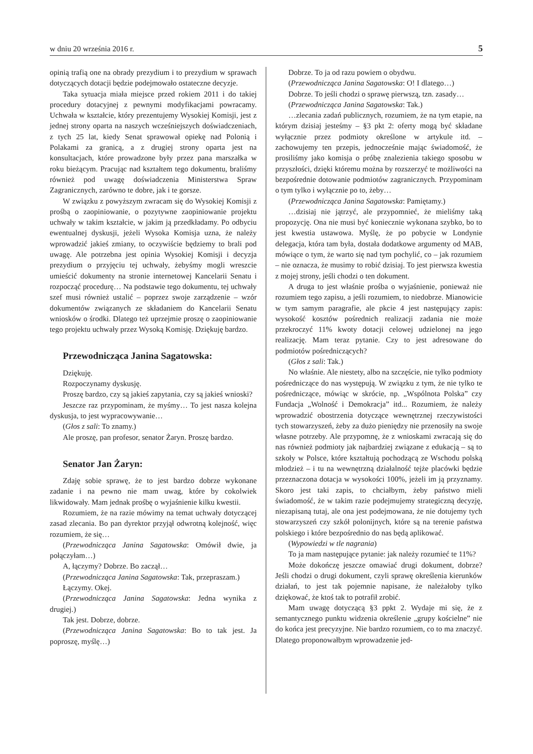w dniu 20 września 2016 r. 5
opinią trafią one na obrady prezydium i to prezydium w sprawach dotyczących dotacji będzie podejmowało ostateczne decyzje.
Taka sytuacja miała miejsce przed rokiem 2011 i do takiej procedury dotacyjnej z pewnymi modyfikacjami powracamy. Uchwała w kształcie, który prezentujemy Wysokiej Komisji, jest z jednej strony oparta na naszych wcześniejszych doświadczeniach, z tych 25 lat, kiedy Senat sprawował opiekę nad Polonią i Polakami za granicą, a z drugiej strony oparta jest na konsultacjach, które prowadzone były przez pana marszałka w roku bieżącym. Pracując nad kształtem tego dokumentu, braliśmy również pod uwagę doświadczenia Ministerstwa Spraw Zagranicznych, zarówno te dobre, jak i te gorsze.
W związku z powyższym zwracam się do Wysokiej Komisji z prośbą o zaopiniowanie, o pozytywne zaopiniowanie projektu uchwały w takim kształcie, w jakim ją przedkładamy. Po odbyciu ewentualnej dyskusji, jeżeli Wysoka Komisja uzna, że należy wprowadzić jakieś zmiany, to oczywiście będziemy to brali pod uwagę. Ale potrzebna jest opinia Wysokiej Komisji i decyzja prezydium o przyjęciu tej uchwały, żebyśmy mogli wreszcie umieścić dokumenty na stronie internetowej Kancelarii Senatu i rozpocząć procedurę… Na podstawie tego dokumentu, tej uchwały szef musi również ustalić – poprzez swoje zarządzenie – wzór dokumentów związanych ze składaniem do Kancelarii Senatu wniosków o środki. Dlatego też uprzejmie proszę o zaopiniowanie tego projektu uchwały przez Wysoką Komisję. Dziękuję bardzo.
Przewodnicząca Janina Sagatowska:
Dziękuję.
Rozpoczynamy dyskusję.
Proszę bardzo, czy są jakieś zapytania, czy są jakieś wnioski?
Jeszcze raz przypominam, że myśmy… To jest nasza kolejna dyskusja, to jest wypracowywanie…
(Głos z sali: To znamy.)
Ale proszę, pan profesor, senator Żaryn. Proszę bardzo.
Senator Jan Żaryn:
Zdaję sobie sprawę, że to jest bardzo dobrze wykonane zadanie i na pewno nie mam uwag, które by cokolwiek likwidowały. Mam jednak prośbę o wyjaśnienie kilku kwestii.
Rozumiem, że na razie mówimy na temat uchwały dotyczącej zasad zlecania. Bo pan dyrektor przyjął odwrotną kolejność, więc rozumiem, że się…
(Przewodnicząca Janina Sagatowska: Omówił dwie, ja połączyłam…)
A, łączymy? Dobrze. Bo zaczął…
(Przewodnicząca Janina Sagatowska: Tak, przepraszam.)
Łączymy. Okej.
(Przewodnicząca Janina Sagatowska: Jedna wynika z drugiej.)
Tak jest. Dobrze, dobrze.
(Przewodnicząca Janina Sagatowska: Bo to tak jest. Ja poproszę, myślę…)
Dobrze. To ja od razu powiem o obydwu.
(Przewodnicząca Janina Sagatowska: O! I dlatego…)
Dobrze. To jeśli chodzi o sprawę pierwszą, tzn. zasady…
(Przewodnicząca Janina Sagatowska: Tak.)
…zlecania zadań publicznych, rozumiem, że na tym etapie, na którym dzisiaj jesteśmy – §3 pkt 2: oferty mogą być składane wyłącznie przez podmioty określone w artykule itd. – zachowujemy ten przepis, jednocześnie mając świadomość, że prosiliśmy jako komisja o próbę znalezienia takiego sposobu w przyszłości, dzięki któremu można by rozszerzyć te możliwości na bezpośrednie dotowanie podmiotów zagranicznych. Przypominam o tym tylko i wyłącznie po to, żeby…
(Przewodnicząca Janina Sagatowska: Pamiętamy.)
…dzisiaj nie jątrzyć, ale przypomnieć, że mieliśmy taką propozycję. Ona nie musi być koniecznie wykonana szybko, bo to jest kwestia ustawowa. Myślę, że po pobycie w Londynie delegacja, która tam była, dostała dodatkowe argumenty od MAB, mówiące o tym, że warto się nad tym pochylić, co – jak rozumiem – nie oznacza, że musimy to robić dzisiaj. To jest pierwsza kwestia z mojej strony, jeśli chodzi o ten dokument.
A druga to jest właśnie prośba o wyjaśnienie, ponieważ nie rozumiem tego zapisu, a jeśli rozumiem, to niedobrze. Mianowicie w tym samym paragrafie, ale pkcie 4 jest następujący zapis: wysokość kosztów pośrednich realizacji zadania nie może przekroczyć 11% kwoty dotacji celowej udzielonej na jego realizację. Mam teraz pytanie. Czy to jest adresowane do podmiotów pośredniczących?
(Głos z sali: Tak.)
No właśnie. Ale niestety, albo na szczęście, nie tylko podmioty pośredniczące do nas występują. W związku z tym, że nie tylko te pośredniczące, mówiąc w skrócie, np. „Wspólnota Polska” czy Fundacja „Wolność i Demokracja” itd... Rozumiem, że należy wprowadzić obostrzenia dotyczące wewnętrznej rzeczywistości tych stowarzyszeń, żeby za dużo pieniędzy nie przenosiły na swoje własne potrzeby. Ale przypomnę, że z wnioskami zwracają się do nas również podmioty jak najbardziej związane z edukacją – są to szkoły w Polsce, które kształtują pochodzącą ze Wschodu polską młodzież – i tu na wewnętrzną działalność tejże placówki będzie przeznaczona dotacja w wysokości 100%, jeżeli im ją przyznamy. Skoro jest taki zapis, to chciałbym, żeby państwo mieli świadomość, że w takim razie podejmujemy strategiczną decyzję, niezapisaną tutaj, ale ona jest podejmowana, że nie dotujemy tych stowarzyszeń czy szkół polonijnych, które są na terenie państwa polskiego i które bezpośrednio do nas będą aplikować.
(Wypowiedzi w tle nagrania)
To ja mam następujące pytanie: jak należy rozumieć te 11%?
Może dokończę jeszcze omawiać drugi dokument, dobrze? Jeśli chodzi o drugi dokument, czyli sprawę określenia kierunków działań, to jest tak pojemnie napisane, że należałoby tylko dziękować, że ktoś tak to potrafił zrobić.
Mam uwagę dotyczącą §3 ppkt 2. Wydaje mi się, że z semantycznego punktu widzenia określenie „grupy kościelne” nie do końca jest precyzyjne. Nie bardzo rozumiem, co to ma znaczyć. Dlatego proponowałbym wprowadzenie jed-